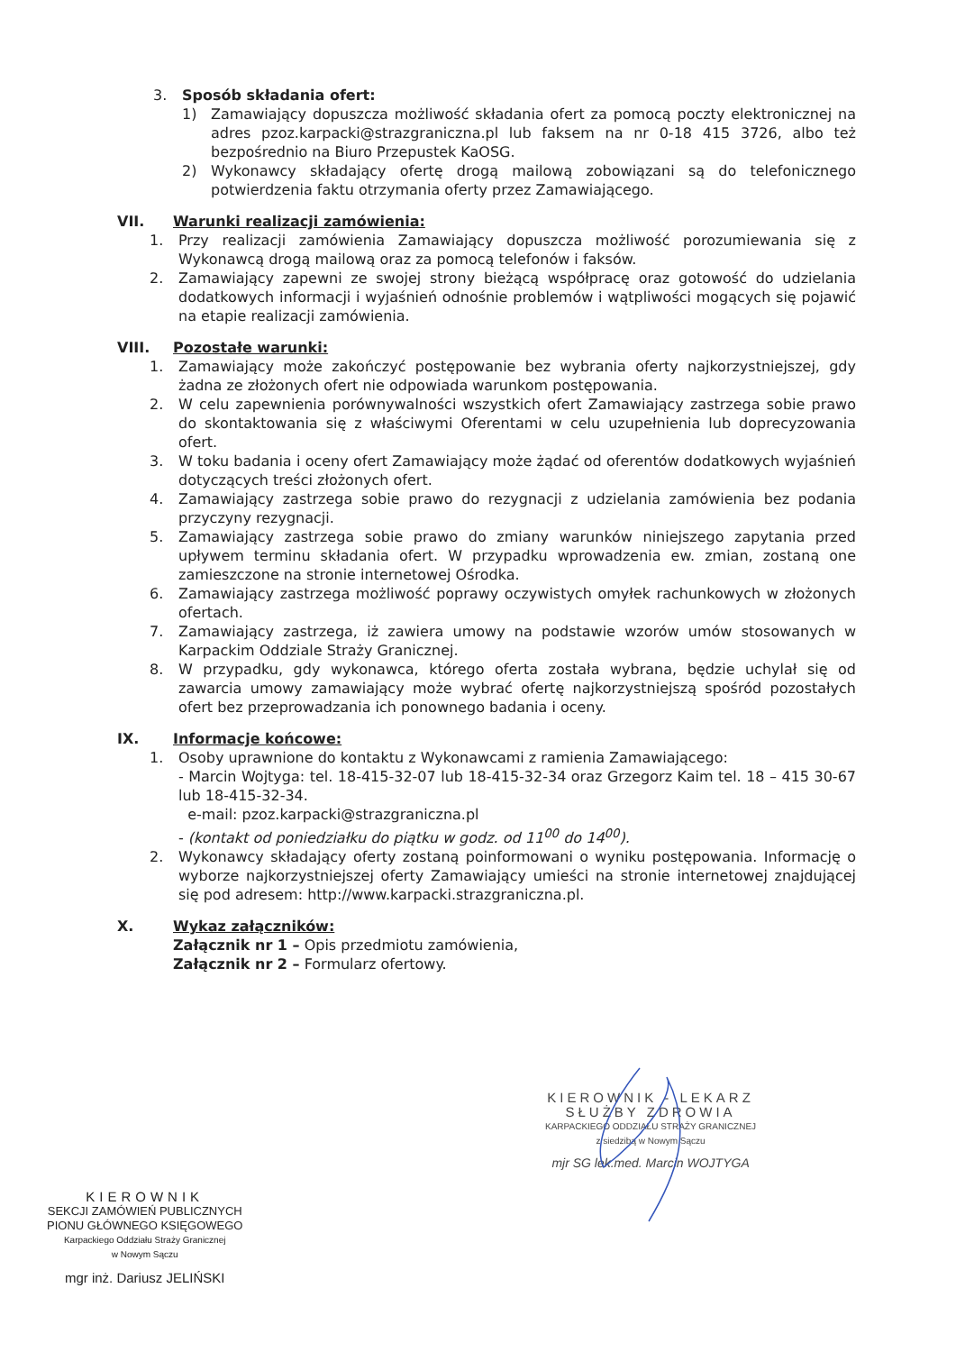3. Sposób składania ofert:
1) Zamawiający dopuszcza możliwość składania ofert za pomocą poczty elektronicznej na adres pzoz.karpacki@strazgraniczna.pl lub faksem na nr 0-18 415 3726, albo też bezpośrednio na Biuro Przepustek KaOSG.
2) Wykonawcy składający ofertę drogą mailową zobowiązani są do telefonicznego potwierdzenia faktu otrzymania oferty przez Zamawiającego.
VII. Warunki realizacji zamówienia:
1. Przy realizacji zamówienia Zamawiający dopuszcza możliwość porozumiewania się z Wykonawcą drogą mailową oraz za pomocą telefonów i faksów.
2. Zamawiający zapewni ze swojej strony bieżącą współpracę oraz gotowość do udzielania dodatkowych informacji i wyjaśnień odnośnie problemów i wątpliwości mogących się pojawić na etapie realizacji zamówienia.
VIII. Pozostałe warunki:
1. Zamawiający może zakończyć postępowanie bez wybrania oferty najkorzystniejszej, gdy żadna ze złożonych ofert nie odpowiada warunkom postępowania.
2. W celu zapewnienia porównywalności wszystkich ofert Zamawiający zastrzega sobie prawo do skontaktowania się z właściwymi Oferentami w celu uzupełnienia lub doprecyzowania ofert.
3. W toku badania i oceny ofert Zamawiający może żądać od oferentów dodatkowych wyjaśnień dotyczących treści złożonych ofert.
4. Zamawiający zastrzega sobie prawo do rezygnacji z udzielania zamówienia bez podania przyczyny rezygnacji.
5. Zamawiający zastrzega sobie prawo do zmiany warunków niniejszego zapytania przed upływem terminu składania ofert. W przypadku wprowadzenia ew. zmian, zostaną one zamieszczone na stronie internetowej Ośrodka.
6. Zamawiający zastrzega możliwość poprawy oczywistych omyłek rachunkowych w złożonych ofertach.
7. Zamawiający zastrzega, iż zawiera umowy na podstawie wzorów umów stosowanych w Karpackim Oddziale Straży Granicznej.
8. W przypadku, gdy wykonawca, którego oferta została wybrana, będzie uchylał się od zawarcia umowy zamawiający może wybrać ofertę najkorzystniejszą spośród pozostałych ofert bez przeprowadzania ich ponownego badania i oceny.
IX. Informacje końcowe:
1. Osoby uprawnione do kontaktu z Wykonawcami z ramienia Zamawiającego:
- Marcin Wojtyga: tel. 18-415-32-07 lub 18-415-32-34 oraz Grzegorz Kaim tel. 18 – 415 30-67 lub 18-415-32-34.
e-mail: pzoz.karpacki@strazgraniczna.pl
- (kontakt od poniedziałku do piątku w godz. od 11<sup>00</sup> do 14<sup>00</sup>).
2. Wykonawcy składający oferty zostaną poinformowani o wyniku postępowania. Informację o wyborze najkorzystniejszej oferty Zamawiający umieści na stronie internetowej znajdującej się pod adresem: http://www.karpacki.strazgraniczna.pl.
X. Wykaz załączników:
Załącznik nr 1 – Opis przedmiotu zamówienia,
Załącznik nr 2 – Formularz ofertowy.
KIEROWNIK - LEKARZ
SŁUŻBY ZDROWIA
KARPACKIEGO ODDZIAŁU STRAŻY GRANICZNEJ
z siedzibą w Nowym Sączu
mjr SG lek.med. Marcin WOJTYGA
KIEROWNIK
SEKCJI ZAMÓWIEŃ PUBLICZNYCH
PIONU GŁÓWNEGO KSIĘGOWEGO
Karpackiego Oddziału Straży Granicznej
w Nowym Sączu
mgr inż. Dariusz JELIŃSKI